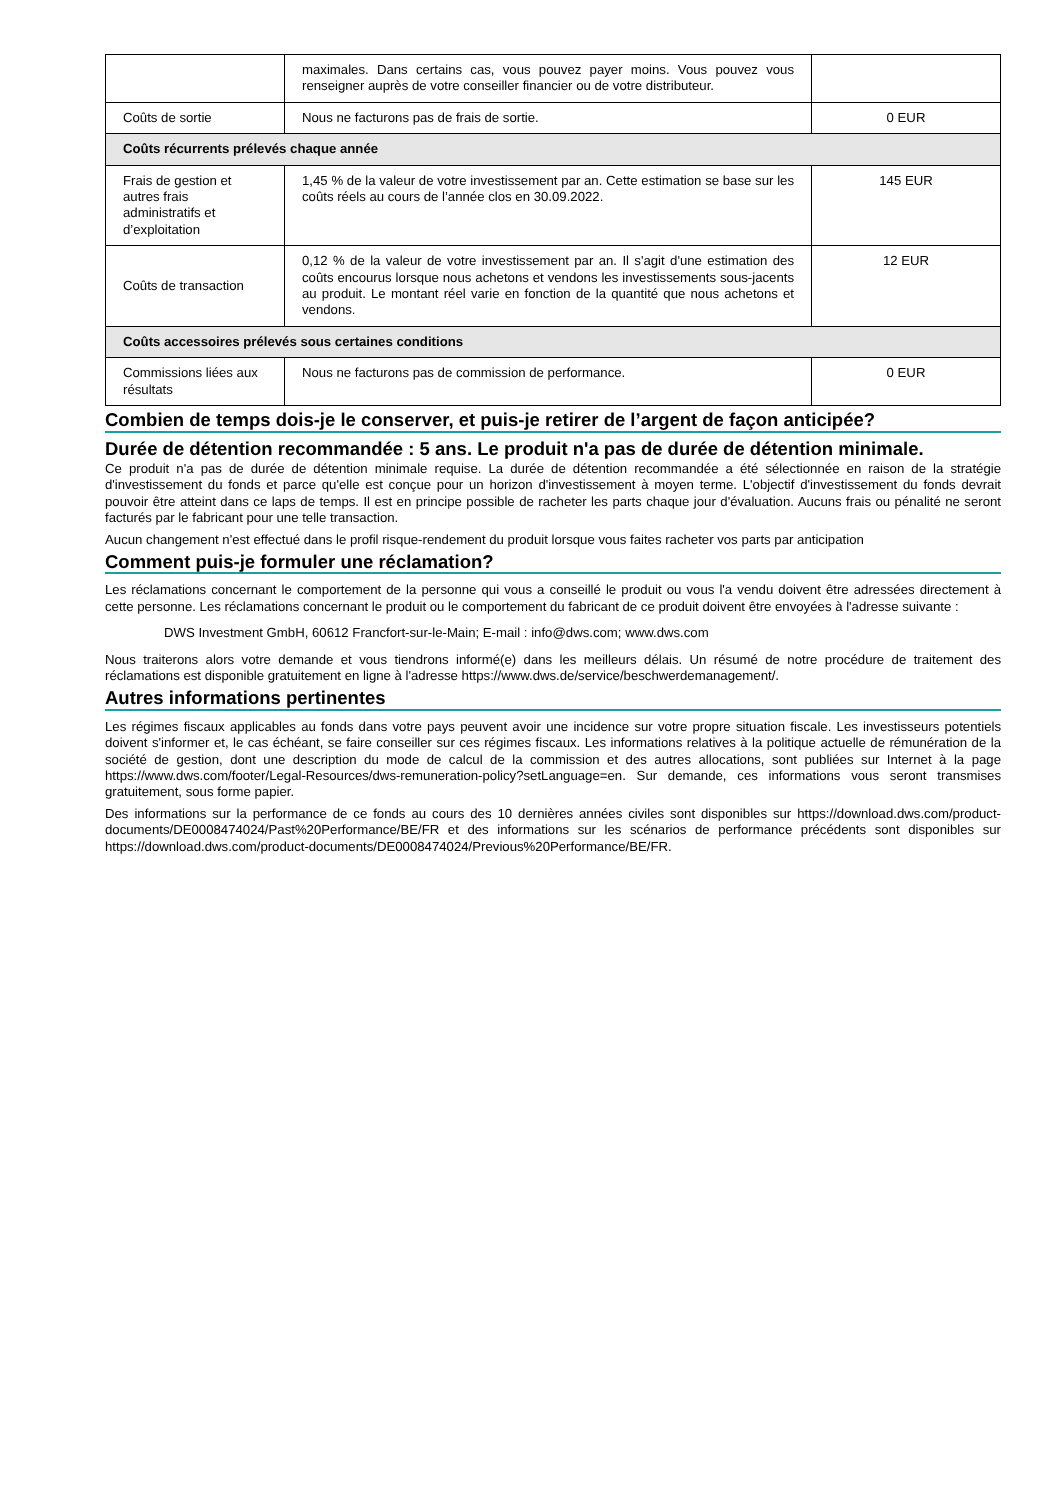| | maximales. Dans certains cas, vous pouvez payer moins. Vous pouvez vous renseigner auprès de votre conseiller financier ou de votre distributeur. | |
| Coûts de sortie | Nous ne facturons pas de frais de sortie. | 0 EUR |
| Coûts récurrents prélevés chaque année | | |
| Frais de gestion et autres frais administratifs et d’exploitation | 1,45 % de la valeur de votre investissement par an. Cette estimation se base sur les coûts réels au cours de l’année clos en 30.09.2022. | 145 EUR |
| Coûts de transaction | 0,12 % de la valeur de votre investissement par an. Il s'agit d'une estimation des coûts encourus lorsque nous achetons et vendons les investissements sous-jacents au produit. Le montant réel varie en fonction de la quantité que nous achetons et vendons. | 12 EUR |
| Coûts accessoires prélevés sous certaines conditions | | |
| Commissions liées aux résultats | Nous ne facturons pas de commission de performance. | 0 EUR |
Combien de temps dois-je le conserver, et puis-je retirer de l’argent de façon anticipée?
Durée de détention recommandée : 5 ans. Le produit n'a pas de durée de détention minimale.
Ce produit n'a pas de durée de détention minimale requise. La durée de détention recommandée a été sélectionnée en raison de la stratégie d'investissement du fonds et parce qu'elle est conçue pour un horizon d'investissement à moyen terme. L'objectif d'investissement du fonds devrait pouvoir être atteint dans ce laps de temps. Il est en principe possible de racheter les parts chaque jour d'évaluation. Aucuns frais ou pénalité ne seront facturés par le fabricant pour une telle transaction.
Aucun changement n'est effectué dans le profil risque-rendement du produit lorsque vous faites racheter vos parts par anticipation
Comment puis-je formuler une réclamation?
Les réclamations concernant le comportement de la personne qui vous a conseillé le produit ou vous l'a vendu doivent être adressées directement à cette personne. Les réclamations concernant le produit ou le comportement du fabricant de ce produit doivent être envoyées à l'adresse suivante :
DWS Investment GmbH, 60612 Francfort-sur-le-Main; E-mail : info@dws.com; www.dws.com
Nous traiterons alors votre demande et vous tiendrons informé(e) dans les meilleurs délais. Un résumé de notre procédure de traitement des réclamations est disponible gratuitement en ligne à l'adresse https://www.dws.de/service/beschwerdemanagement/.
Autres informations pertinentes
Les régimes fiscaux applicables au fonds dans votre pays peuvent avoir une incidence sur votre propre situation fiscale. Les investisseurs potentiels doivent s'informer et, le cas échéant, se faire conseiller sur ces régimes fiscaux. Les informations relatives à la politique actuelle de rémunération de la société de gestion, dont une description du mode de calcul de la commission et des autres allocations, sont publiées sur Internet à la page https://www.dws.com/footer/Legal-Resources/dws-remuneration-policy?setLanguage=en. Sur demande, ces informations vous seront transmises gratuitement, sous forme papier.
Des informations sur la performance de ce fonds au cours des 10 dernières années civiles sont disponibles sur https://download.dws.com/product-documents/DE0008474024/Past%20Performance/BE/FR et des informations sur les scénarios de performance précédents sont disponibles sur https://download.dws.com/product-documents/DE0008474024/Previous%20Performance/BE/FR.